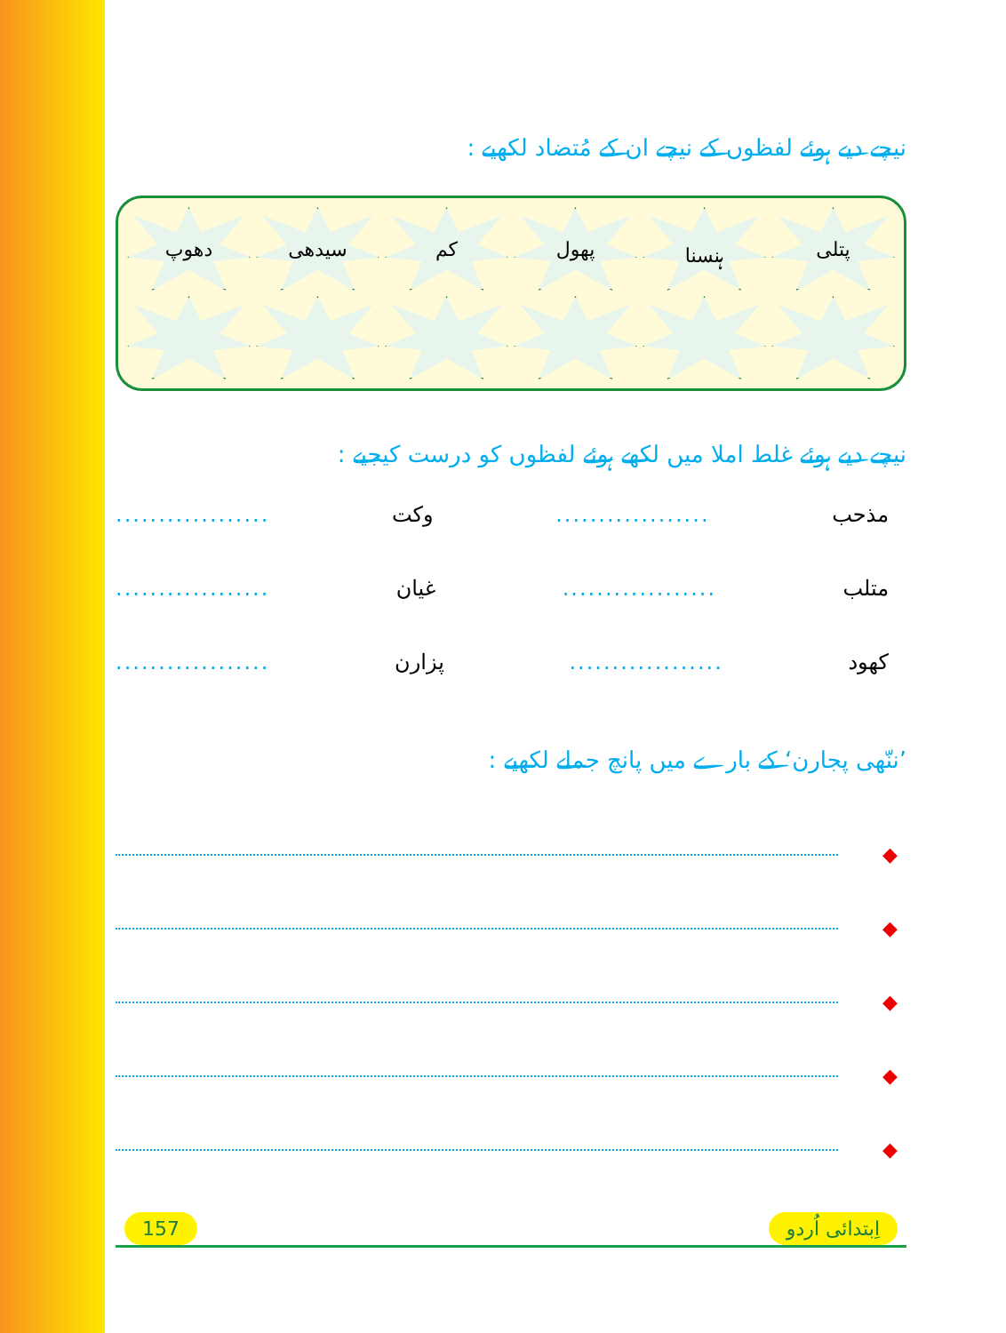نیچے دیے ہوئے لفظوں کے نیچے ان کے مُتضاد لکھیے :
پتلی
ہنسنا
پھول
کم
سیدھی
دھوپ
نیچے دیے ہوئے غلط املا میں لکھے ہوئے لفظوں کو درست کیجیے :
مذحب .................. وکت ..................
متلب .................. غیان ..................
کھود .................. پزارن ..................
’ننّھی پجارن‘ کے بارے میں پانچ جملے لکھیے :
◆
◆
◆
◆
◆
157 اِبتدائی اُردو